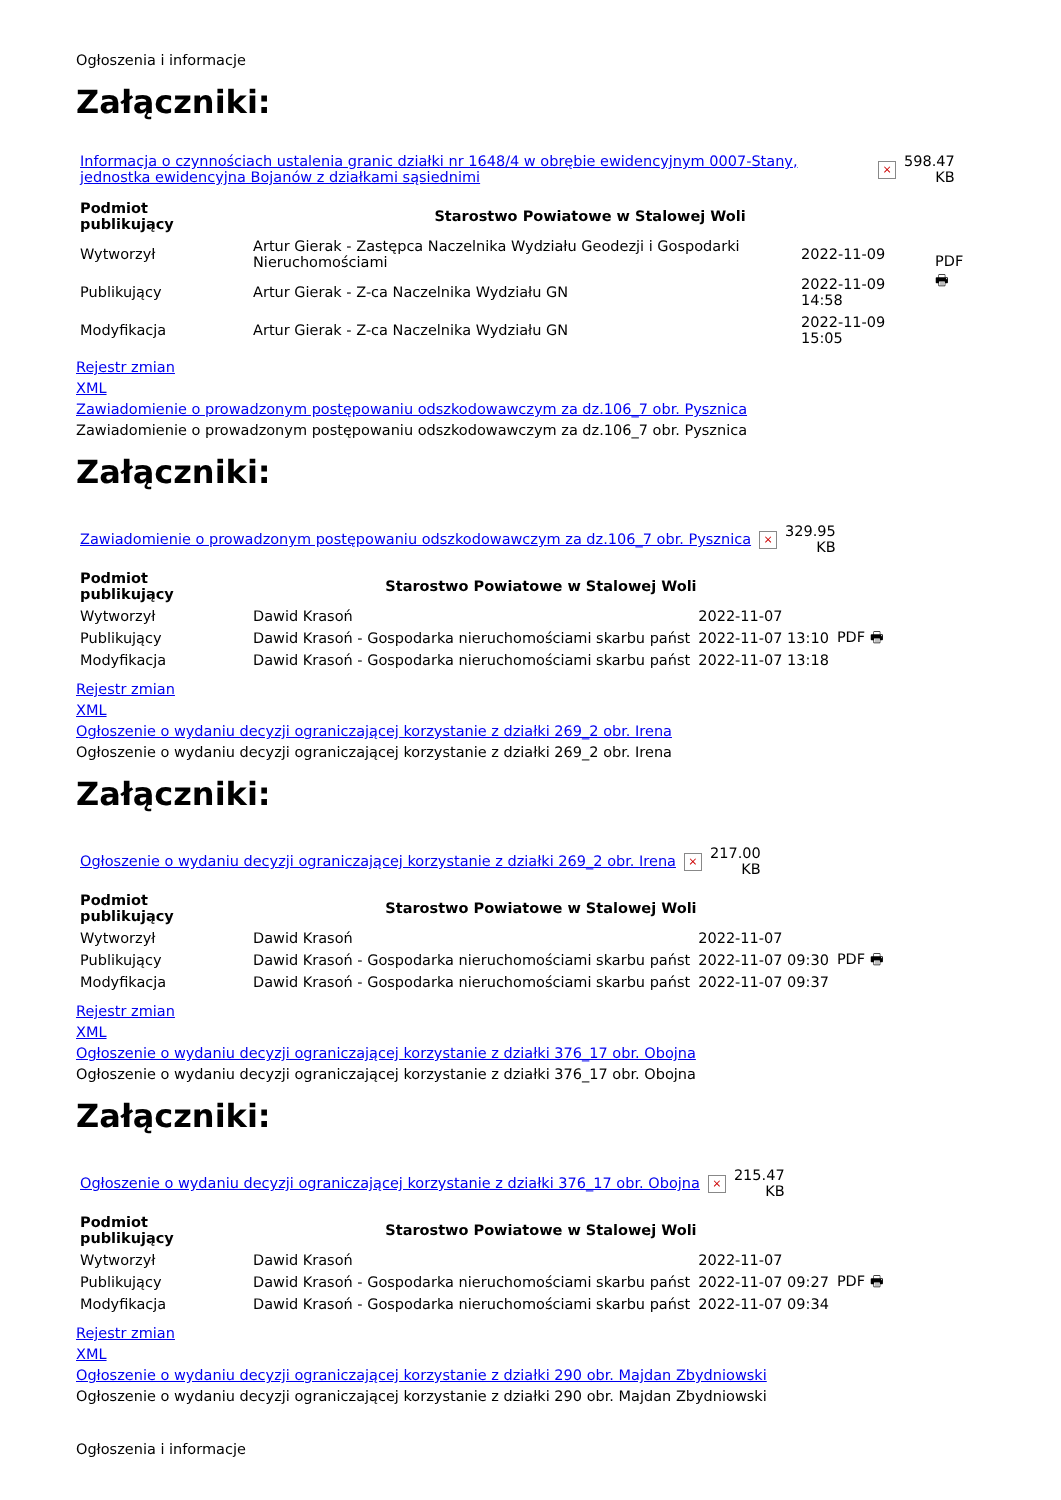Ogłoszenia i informacje
Załączniki:
| Informacja o czynnościach ustalenia granic działki nr 1648/4 w obrębie ewidencyjnym 0007-Stany, jednostka ewidencyjna Bojanów z działkami sąsiednimi | × | 598.47 KB |
| Podmiot publikujący | Starostwo Powiatowe w Stalowej Woli | | |
| Wytworzył | Artur Gierak - Zastępca Naczelnika Wydziału Geodezji i Gospodarki Nieruchomościami | 2022-11-09 | PDF 🖶 |
| Publikujący | Artur Gierak - Z-ca Naczelnika Wydziału GN | 2022-11-09 14:58 | |
| Modyfikacja | Artur Gierak - Z-ca Naczelnika Wydziału GN | 2022-11-09 15:05 | |
Rejestr zmian
XML
Zawiadomienie o prowadzonym postępowaniu odszkodowawczym za dz.106_7 obr. Pysznica
Zawiadomienie o prowadzonym postępowaniu odszkodowawczym za dz.106_7 obr. Pysznica
Załączniki:
| Zawiadomienie o prowadzonym postępowaniu odszkodowawczym za dz.106_7 obr. Pysznica | × | 329.95 KB |
| Podmiot publikujący | Starostwo Powiatowe w Stalowej Woli | | |
| Wytworzył | Dawid Krasoń | 2022-11-07 | PDF 🖶 |
| Publikujący | Dawid Krasoń - Gospodarka nieruchomościami skarbu państ | 2022-11-07 13:10 | |
| Modyfikacja | Dawid Krasoń - Gospodarka nieruchomościami skarbu państ | 2022-11-07 13:18 | |
Rejestr zmian
XML
Ogłoszenie o wydaniu decyzji ograniczającej korzystanie z działki 269_2 obr. Irena
Ogłoszenie o wydaniu decyzji ograniczającej korzystanie z działki 269_2 obr. Irena
Załączniki:
| Ogłoszenie o wydaniu decyzji ograniczającej korzystanie z działki 269_2 obr. Irena | × | 217.00 KB |
| Podmiot publikujący | Starostwo Powiatowe w Stalowej Woli | | |
| Wytworzył | Dawid Krasoń | 2022-11-07 | PDF 🖶 |
| Publikujący | Dawid Krasoń - Gospodarka nieruchomościami skarbu państ | 2022-11-07 09:30 | |
| Modyfikacja | Dawid Krasoń - Gospodarka nieruchomościami skarbu państ | 2022-11-07 09:37 | |
Rejestr zmian
XML
Ogłoszenie o wydaniu decyzji ograniczającej korzystanie z działki 376_17 obr. Obojna
Ogłoszenie o wydaniu decyzji ograniczającej korzystanie z działki 376_17 obr. Obojna
Załączniki:
| Ogłoszenie o wydaniu decyzji ograniczającej korzystanie z działki 376_17 obr. Obojna | × | 215.47 KB |
| Podmiot publikujący | Starostwo Powiatowe w Stalowej Woli | | |
| Wytworzył | Dawid Krasoń | 2022-11-07 | PDF 🖶 |
| Publikujący | Dawid Krasoń - Gospodarka nieruchomościami skarbu państ | 2022-11-07 09:27 | |
| Modyfikacja | Dawid Krasoń - Gospodarka nieruchomościami skarbu państ | 2022-11-07 09:34 | |
Rejestr zmian
XML
Ogłoszenie o wydaniu decyzji ograniczającej korzystanie z działki 290 obr. Majdan Zbydniowski
Ogłoszenie o wydaniu decyzji ograniczającej korzystanie z działki 290 obr. Majdan Zbydniowski
Ogłoszenia i informacje